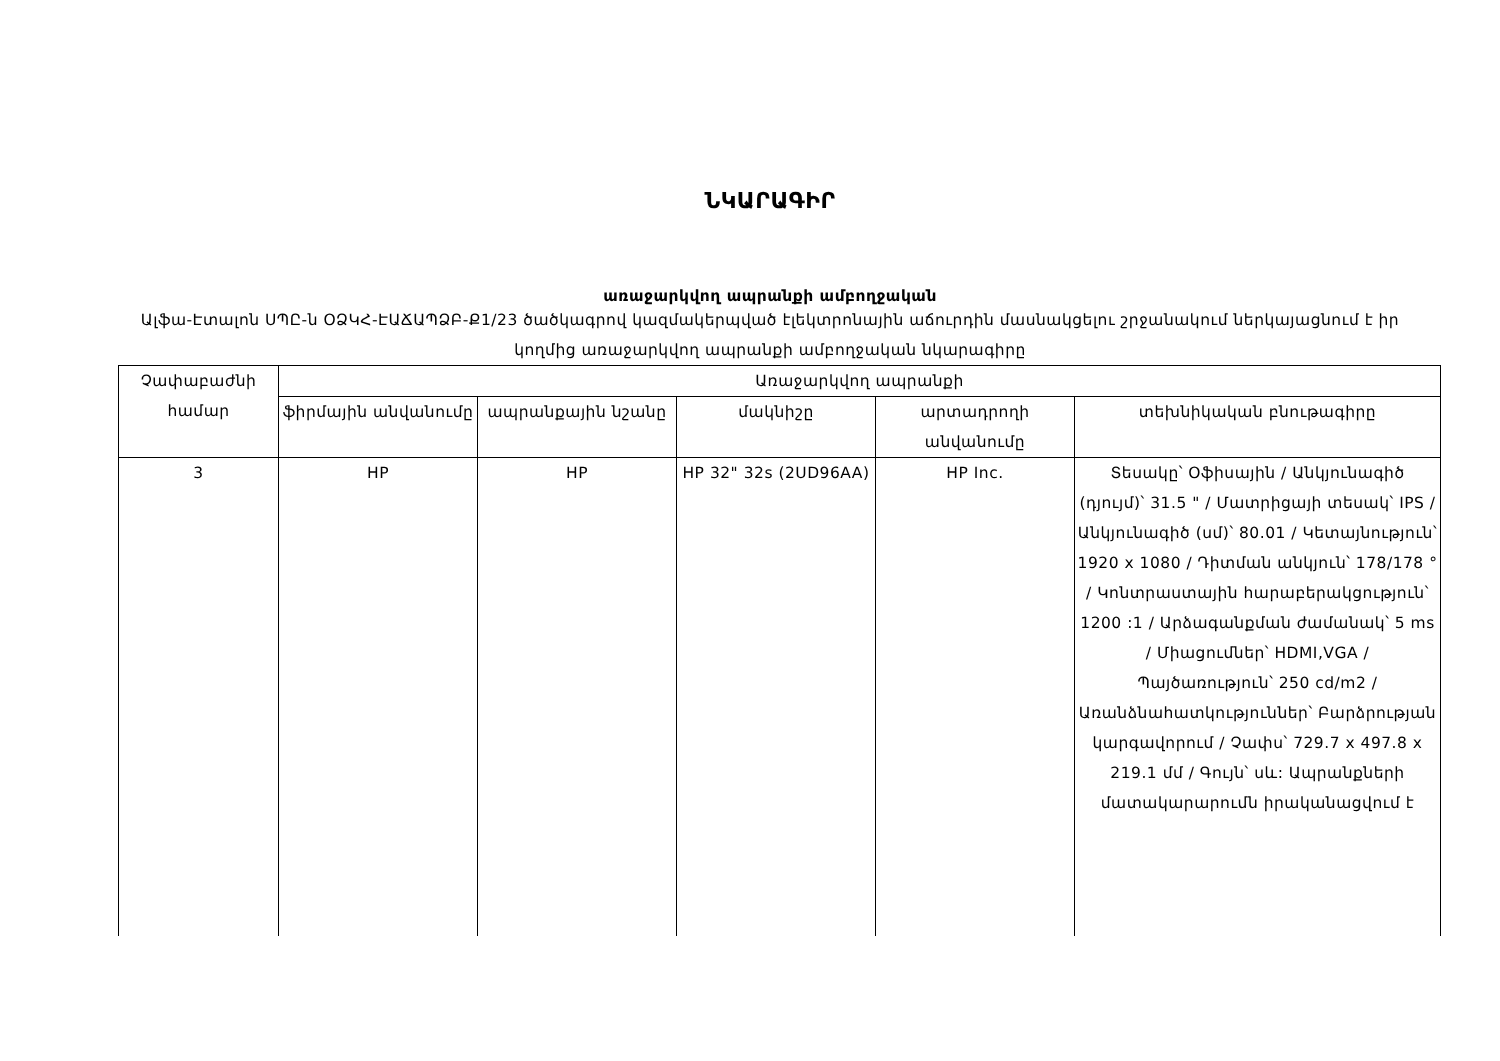ՆԿԱՐԱԳԻՐ
առաջարկվող ապրանքի ամբողջական
Ալֆա-Էտալոն ՍՊԸ-ն ՕՁԿՀ-ԷԱՃԱՊՁԲ-Ք1/23 ծածկագրով կազմակերպված էլեկտրոնային աճուրդին մասնակցելու շրջանակում ներկայացնում է իր կողմից առաջարկվող ապրանքի ամբողջական նկարագիրը
| Չափաբաժնի համար | Առաջարկվող ապրանքի | | | | |
| --- | --- | --- | --- | --- | --- |
| | ֆիրմային անվանումը | ապրանքային նշանը | մակնիշը | արտադրողի անվանումը | տեխնիկական բնութագիրը |
| 3 | HP | HP | HP 32" 32s (2UD96AA) | HP Inc. | Տեսակը՝ Օֆիսային / Անկյունագիծ (դյույմ)՝ 31.5 " / Մատրիցայի տեսակ՝ IPS / Անկյունագիծ (սմ)՝ 80.01 / Կետայնություն՝ 1920 x 1080 / Դիտման անկյուն՝ 178/178 ° / Կոնտրաստային հարաբերակցություն՝ 1200 :1 / Արձագանքման ժամանակ՝ 5 ms / Միացումներ՝ HDMI,VGA / Պայծառություն՝ 250 cd/m2 / Առանձնահատկություններ՝ Բարձրության կարգավորում / Չափս՝ 729.7 x 497.8 x 219.1 մմ / Գույն՝ սև: Ապրանքների մատակարարումն իրականացվում է |